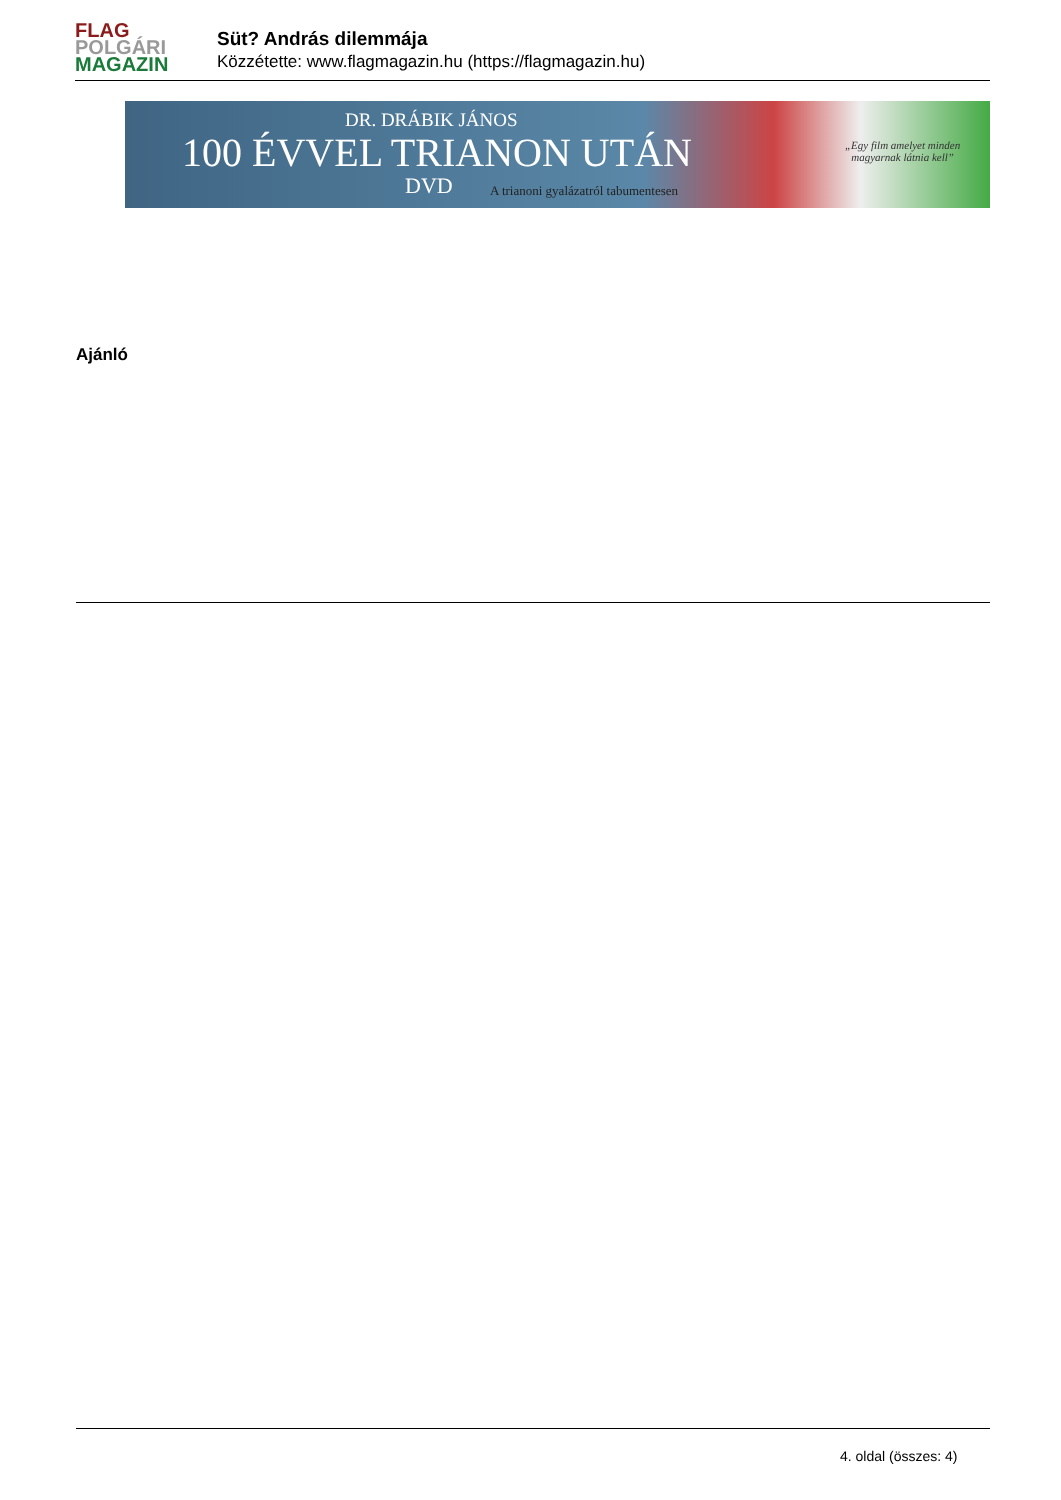FLAG
POLGÁRI
MAGAZIN
Süt? András dilemmája
Közzétette: www.flagmagazin.hu (https://flagmagazin.hu)
DR. DRÁBIK JÁNOS
100 ÉVVEL TRIANON UTÁN
DVD
A trianoni gyalázatról tabumentesen
„Egy film amelyet minden
magyarnak látnia kell”
Ajánló
4. oldal (összes: 4)